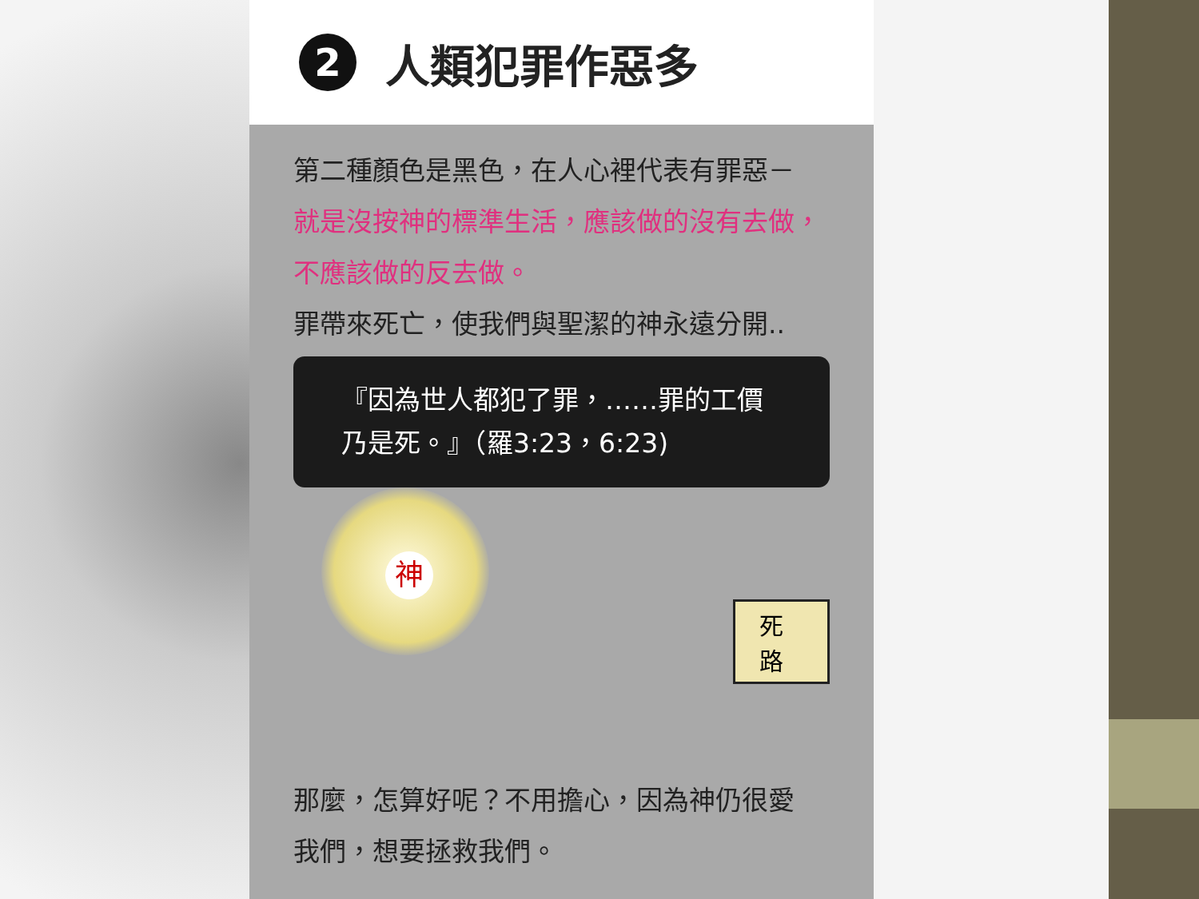2 人類犯罪作惡多
第二種顏色是黑色，在人心裡代表有罪惡－
就是沒按神的標準生活，應該做的沒有去做，
不應該做的反去做。
罪帶來死亡，使我們與聖潔的神永遠分開..
『因為世人都犯了罪，……罪的工價
乃是死。』（羅3:23，6:23)
神
死路
那麼，怎算好呢？不用擔心，因為神仍很愛
我們，想要拯救我們。